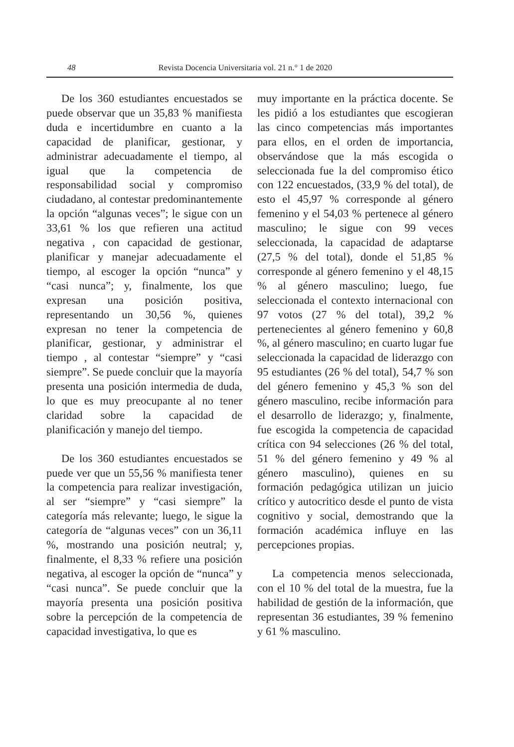48 Revista Docencia Universitaria vol. 21 n.° 1 de 2020
De los 360 estudiantes encuestados se puede observar que un 35,83 % manifiesta duda e incertidumbre en cuanto a la capacidad de planificar, gestionar, y administrar adecuadamente el tiempo, al igual que la competencia de responsabilidad social y compromiso ciudadano, al contestar predominantemente la opción “algunas veces”; le sigue con un 33,61 % los que refieren una actitud negativa , con capacidad de gestionar, planificar y manejar adecuadamente el tiempo, al escoger la opción “nunca” y “casi nunca”; y, finalmente, los que expresan una posición positiva, representando un 30,56 %, quienes expresan no tener la competencia de planificar, gestionar, y administrar el tiempo , al contestar “siempre” y “casi siempre”. Se puede concluir que la mayoría presenta una posición intermedia de duda, lo que es muy preocupante al no tener claridad sobre la capacidad de planificación y manejo del tiempo.
De los 360 estudiantes encuestados se puede ver que un 55,56 % manifiesta tener la competencia para realizar investigación, al ser “siempre” y “casi siempre” la categoría más relevante; luego, le sigue la categoría de “algunas veces” con un 36,11 %, mostrando una posición neutral; y, finalmente, el 8,33 % refiere una posición negativa, al escoger la opción de “nunca” y “casi nunca”. Se puede concluir que la mayoría presenta una posición positiva sobre la percepción de la competencia de capacidad investigativa, lo que es
muy importante en la práctica docente. Se les pidió a los estudiantes que escogieran las cinco competencias más importantes para ellos, en el orden de importancia, observándose que la más escogida o seleccionada fue la del compromiso ético con 122 encuestados, (33,9 % del total), de esto el 45,97 % corresponde al género femenino y el 54,03 % pertenece al género masculino; le sigue con 99 veces seleccionada, la capacidad de adaptarse (27,5 % del total), donde el 51,85 % corresponde al género femenino y el 48,15 % al género masculino; luego, fue seleccionada el contexto internacional con 97 votos (27 % del total), 39,2 % pertenecientes al género femenino y 60,8 %, al género masculino; en cuarto lugar fue seleccionada la capacidad de liderazgo con 95 estudiantes (26 % del total), 54,7 % son del género femenino y 45,3 % son del género masculino, recibe información para el desarrollo de liderazgo; y, finalmente, fue escogida la competencia de capacidad crítica con 94 selecciones (26 % del total, 51 % del género femenino y 49 % al género masculino), quienes en su formación pedagógica utilizan un juicio crítico y autocritico desde el punto de vista cognitivo y social, demostrando que la formación académica influye en las percepciones propias.
La competencia menos seleccionada, con el 10 % del total de la muestra, fue la habilidad de gestión de la información, que representan 36 estudiantes, 39 % femenino y 61 % masculino.